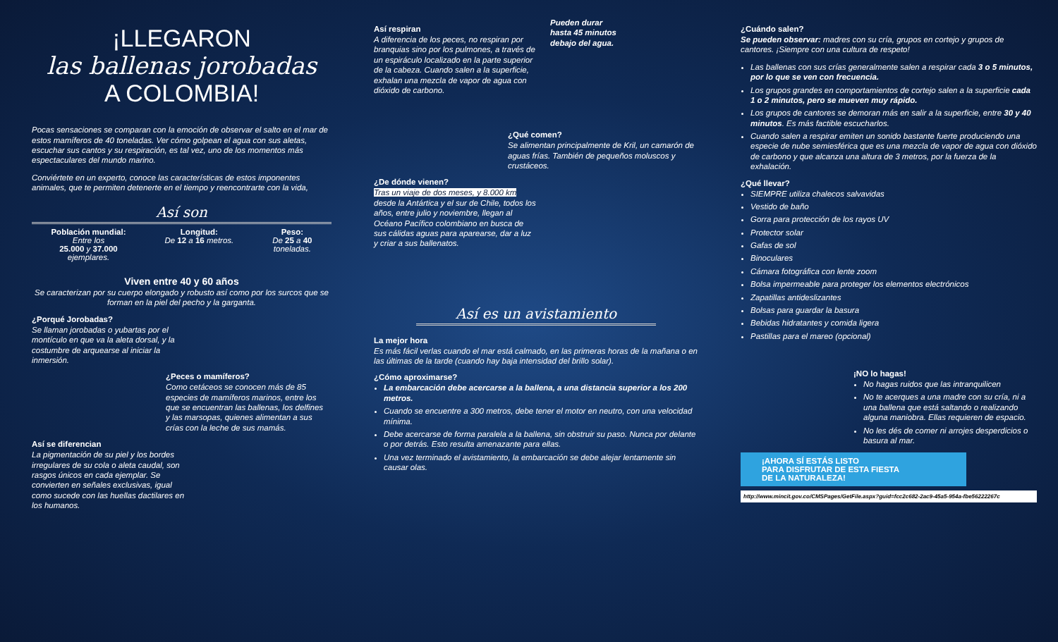¡LLEGARON
las ballenas jorobadas
A COLOMBIA!
Pocas sensaciones se comparan con la emoción de observar el salto en el mar de estos mamíferos de 40 toneladas. Ver cómo golpean el agua con sus aletas, escuchar sus cantos y su respiración, es tal vez, uno de los momentos más espectaculares del mundo marino.
Conviértete en un experto, conoce las características de estos imponentes animales, que te permiten detenerte en el tiempo y reencontrarte con la vida,
Así son
Población mundial:
Entre los
25.000 y 37.000
ejemplares.
Longitud:
De 12 a 16 metros.
Peso:
De 25 a 40
toneladas.
Viven entre 40 y 60 años
Se caracterizan por su cuerpo elongado y robusto así como por los surcos que se forman en la piel del pecho y la garganta.
¿Porqué Jorobadas?
Se llaman jorobadas o yubartas por el montículo en que va la aleta dorsal, y la costumbre de arquearse al iniciar la inmersión.
¿Peces o mamíferos?
Como cetáceos se conocen más de 85 especies de mamíferos marinos, entre los que se encuentran las ballenas, los delfines y las marsopas, quienes alimentan a sus crías con la leche de sus mamás.
Así se diferencian
La pigmentación de su piel y los bordes irregulares de su cola o aleta caudal, son rasgos únicos en cada ejemplar. Se convierten en señales exclusivas, igual como sucede con las huellas dactilares en los humanos.
Así respiran
A diferencia de los peces, no respiran por branquias sino por los pulmones, a través de un espiráculo localizado en la parte superior de la cabeza. Cuando salen a la superficie, exhalan una mezcla de vapor de agua con dióxido de carbono.
Pueden durar
hasta 45 minutos
debajo del agua.
¿Qué comen?
Se alimentan principalmente de Kril, un camarón de aguas frías. También de pequeños moluscos y crustáceos.
¿De dónde vienen?
Tras un viaje de dos meses, y 8.000 km desde la Antártica y el sur de Chile, todos los años, entre julio y noviembre, llegan al Océano Pacífico colombiano en busca de sus cálidas aguas para aparearse, dar a luz y criar a sus ballenatos.
Así es un avistamiento
La mejor hora
Es más fácil verlas cuando el mar está calmado, en las primeras horas de la mañana o en las últimas de la tarde (cuando hay baja intensidad del brillo solar).
¿Cómo aproximarse?
La embarcación debe acercarse a la ballena, a una distancia superior a los 200 metros.
Cuando se encuentre a 300 metros, debe tener el motor en neutro, con una velocidad mínima.
Debe acercarse de forma paralela a la ballena, sin obstruir su paso. Nunca por delante o por detrás. Esto resulta amenazante para ellas.
Una vez terminado el avistamiento, la embarcación se debe alejar lentamente sin causar olas.
¿Cuándo salen?
Se pueden observar: madres con su cría, grupos en cortejo y grupos de cantores. ¡Siempre con una cultura de respeto!
Las ballenas con sus crías generalmente salen a respirar cada 3 o 5 minutos, por lo que se ven con frecuencia.
Los grupos grandes en comportamientos de cortejo salen a la superficie cada 1 o 2 minutos, pero se mueven muy rápido.
Los grupos de cantores se demoran más en salir a la superficie, entre 30 y 40 minutos. Es más factible escucharlos.
Cuando salen a respirar emiten un sonido bastante fuerte produciendo una especie de nube semiesférica que es una mezcla de vapor de agua con dióxido de carbono y que alcanza una altura de 3 metros, por la fuerza de la exhalación.
¿Qué llevar?
SIEMPRE utiliza chalecos salvavidas
Vestido de baño
Gorra para protección de los rayos UV
Protector solar
Gafas de sol
Binoculares
Cámara fotográfica con lente zoom
Bolsa impermeable para proteger los elementos electrónicos
Zapatillas antideslizantes
Bolsas para guardar la basura
Bebidas hidratantes y comida ligera
Pastillas para el mareo (opcional)
¡NO lo hagas!
No hagas ruidos que las intranquilicen
No te acerques a una madre con su cría, ni a una ballena que está saltando o realizando alguna maniobra. Ellas requieren de espacio.
No les dés de comer ni arrojes desperdicios o basura al mar.
¡AHORA SÍ ESTÁS LISTO
PARA DISFRUTAR DE ESTA FIESTA
DE LA NATURALEZA!
http://www.mincit.gov.co/CMSPages/GetFile.aspx?guid=fcc2c682-2ac9-45a5-954a-fbe56222267c